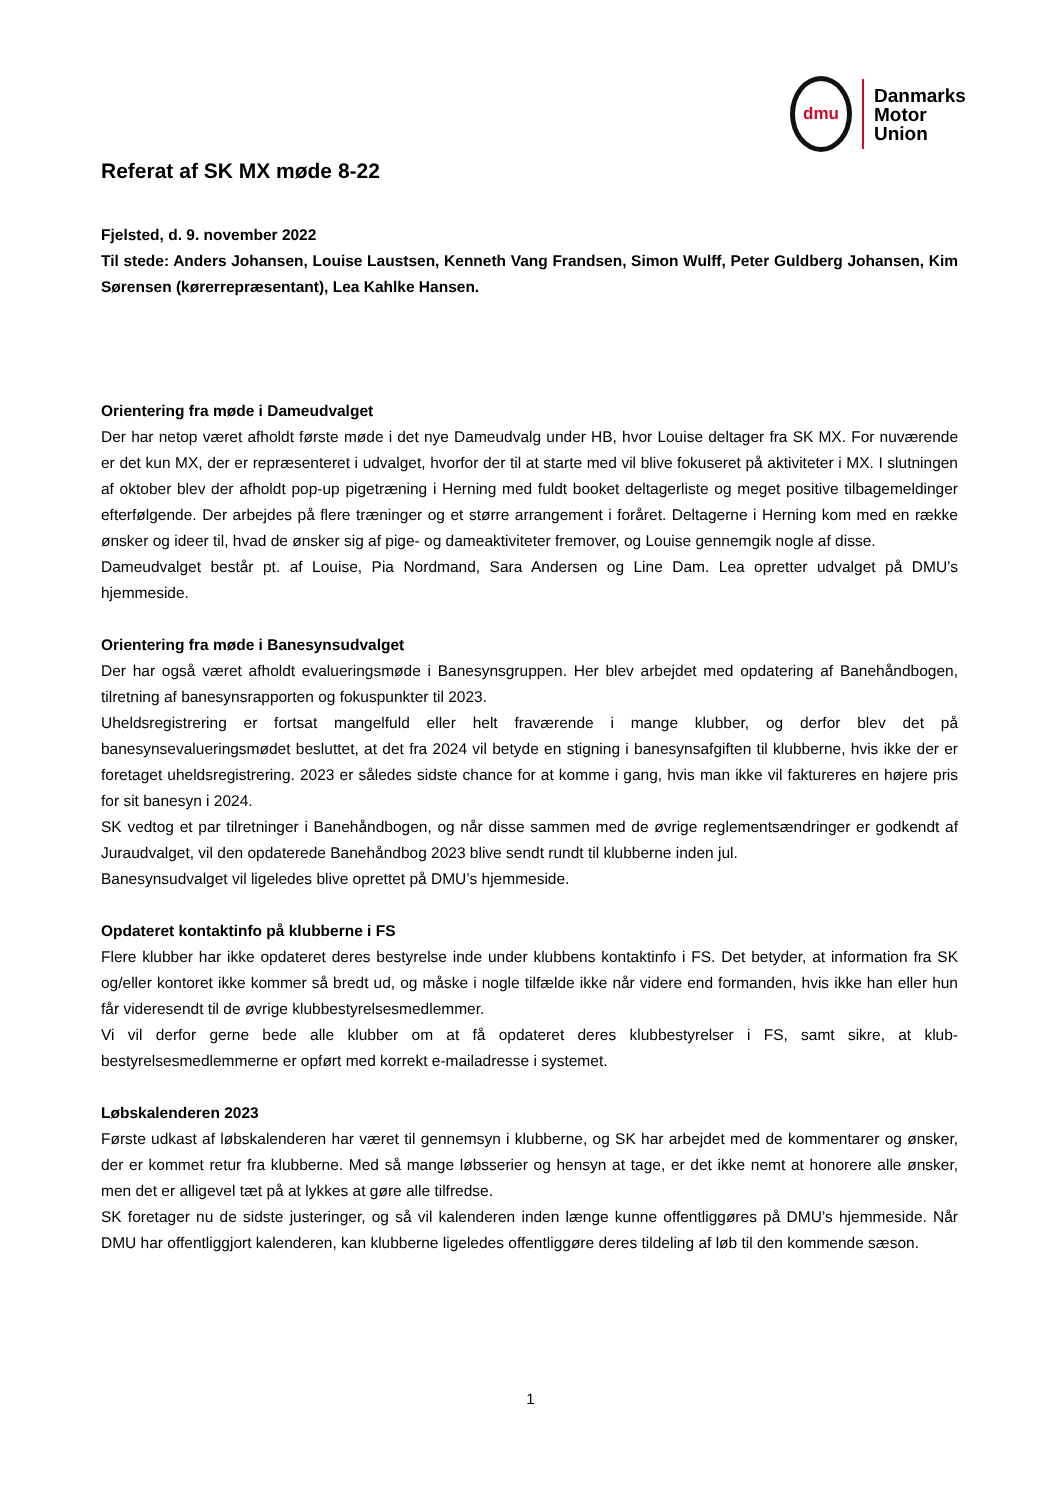dmu
Danmarks
Motor
Union
Referat af SK MX møde 8-22
Fjelsted, d. 9. november 2022
Til stede: Anders Johansen, Louise Laustsen, Kenneth Vang Frandsen, Simon Wulff, Peter Guldberg Johansen, Kim Sørensen (kørerrepræsentant), Lea Kahlke Hansen.
Orientering fra møde i Dameudvalget
Der har netop været afholdt første møde i det nye Dameudvalg under HB, hvor Louise deltager fra SK MX. For nuværende er det kun MX, der er repræsenteret i udvalget, hvorfor der til at starte med vil blive fokuseret på aktiviteter i MX. I slutningen af oktober blev der afholdt pop-up pigetræning i Herning med fuldt booket deltagerliste og meget positive tilbagemeldinger efterfølgende. Der arbejdes på flere træninger og et større arrangement i foråret. Deltagerne i Herning kom med en række ønsker og ideer til, hvad de ønsker sig af pige- og dameaktiviteter fremover, og Louise gennemgik nogle af disse.
Dameudvalget består pt. af Louise, Pia Nordmand, Sara Andersen og Line Dam. Lea opretter udvalget på DMU’s hjemmeside.
Orientering fra møde i Banesynsudvalget
Der har også været afholdt evalueringsmøde i Banesynsgruppen. Her blev arbejdet med opdatering af Banehåndbogen, tilretning af banesynsrapporten og fokuspunkter til 2023.
Uheldsregistrering er fortsat mangelfuld eller helt fraværende i mange klubber, og derfor blev det på banesynsevalueringsmødet besluttet, at det fra 2024 vil betyde en stigning i banesynsafgiften til klubberne, hvis ikke der er foretaget uheldsregistrering. 2023 er således sidste chance for at komme i gang, hvis man ikke vil faktureres en højere pris for sit banesyn i 2024.
SK vedtog et par tilretninger i Banehåndbogen, og når disse sammen med de øvrige reglementsændringer er godkendt af Juraudvalget, vil den opdaterede Banehåndbog 2023 blive sendt rundt til klubberne inden jul.
Banesynsudvalget vil ligeledes blive oprettet på DMU’s hjemmeside.
Opdateret kontaktinfo på klubberne i FS
Flere klubber har ikke opdateret deres bestyrelse inde under klubbens kontaktinfo i FS. Det betyder, at information fra SK og/eller kontoret ikke kommer så bredt ud, og måske i nogle tilfælde ikke når videre end formanden, hvis ikke han eller hun får videresendt til de øvrige klubbestyrelsesmedlemmer.
Vi vil derfor gerne bede alle klubber om at få opdateret deres klubbestyrelser i FS, samt sikre, at klub-bestyrelsesmedlemmerne er opført med korrekt e-mailadresse i systemet.
Løbskalenderen 2023
Første udkast af løbskalenderen har været til gennemsyn i klubberne, og SK har arbejdet med de kommentarer og ønsker, der er kommet retur fra klubberne. Med så mange løbsserier og hensyn at tage, er det ikke nemt at honorere alle ønsker, men det er alligevel tæt på at lykkes at gøre alle tilfredse.
SK foretager nu de sidste justeringer, og så vil kalenderen inden længe kunne offentliggøres på DMU’s hjemmeside. Når DMU har offentliggjort kalenderen, kan klubberne ligeledes offentliggøre deres tildeling af løb til den kommende sæson.
1